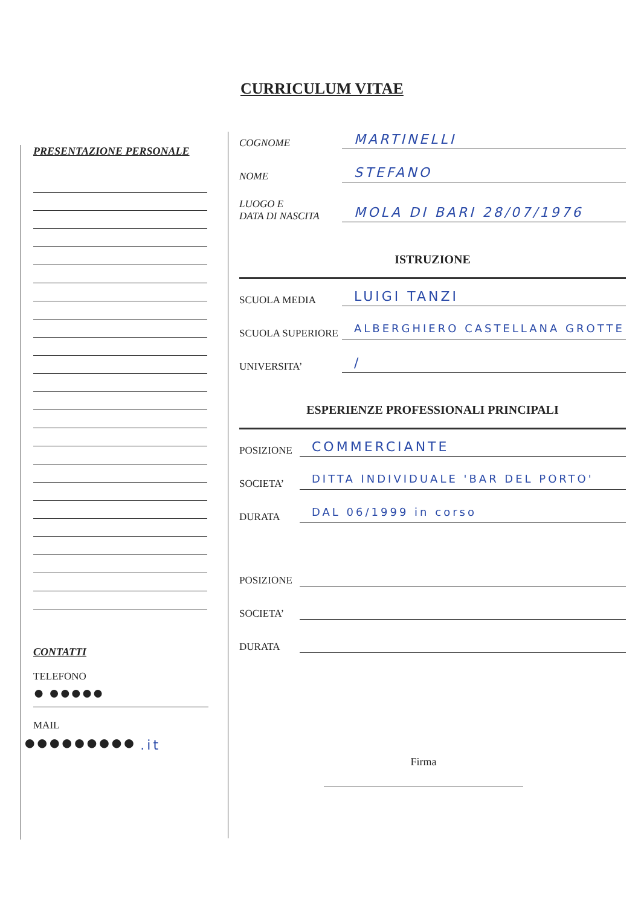CURRICULUM VITAE
PRESENTAZIONE PERSONALE
CONTATTI
TELEFONO
● ●●●●●
MAIL
●●●●●●●●● .it
COGNOME MARTINELLI
NOME STEFANO
LUOGO E
DATA DI NASCITA MOLA DI BARI 28/07/1976
ISTRUZIONE
SCUOLA MEDIA LUIGI TANZI
SCUOLA SUPERIORE ALBERGHIERO CASTELLANA GROTTE
UNIVERSITA’ /
ESPERIENZE PROFESSIONALI PRINCIPALI
POSIZIONE COMMERCIANTE
SOCIETA’ DITTA INDIVIDUALE 'BAR DEL PORTO'
DURATA DAL 06/1999 in corso
POSIZIONE
SOCIETA’
DURATA
Firma